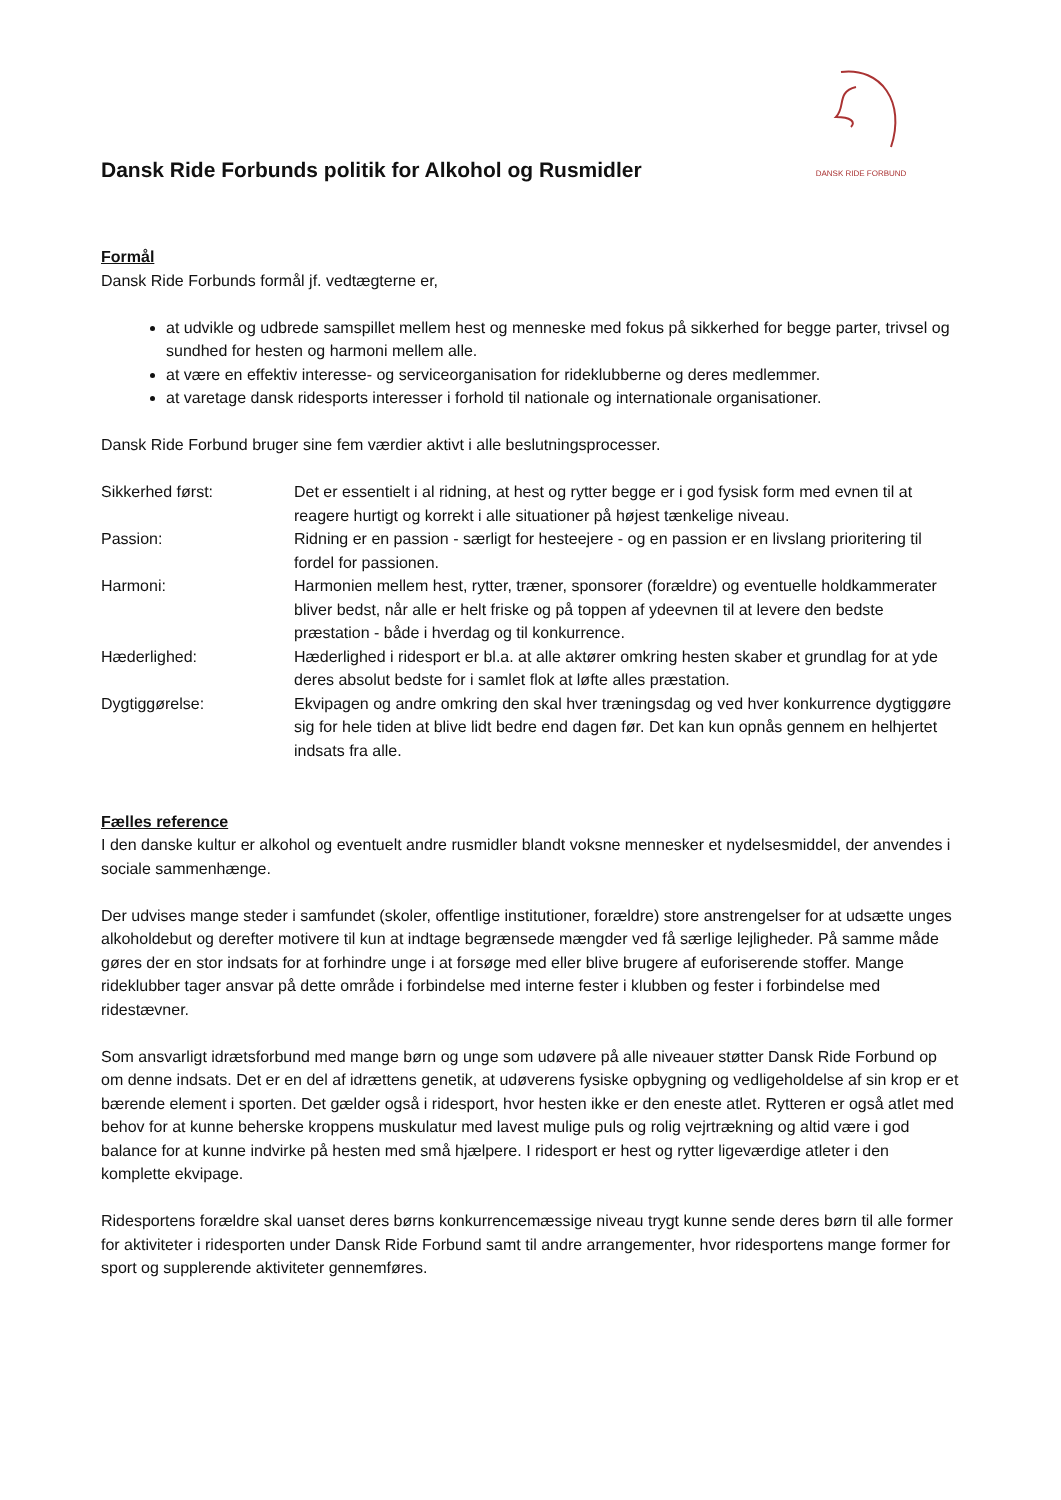Dansk Ride Forbunds politik for Alkohol og Rusmidler
DANSK RIDE FORBUND
Formål
Dansk Ride Forbunds formål jf. vedtægterne er,
at udvikle og udbrede samspillet mellem hest og menneske med fokus på sikkerhed for begge parter, trivsel og sundhed for hesten og harmoni mellem alle.
at være en effektiv interesse- og serviceorganisation for rideklubberne og deres medlemmer.
at varetage dansk ridesports interesser i forhold til nationale og internationale organisationer.
Dansk Ride Forbund bruger sine fem værdier aktivt i alle beslutningsprocesser.
Sikkerhed først:
Det er essentielt i al ridning, at hest og rytter begge er i god fysisk form med evnen til at reagere hurtigt og korrekt i alle situationer på højest tænkelige niveau.
Passion:
Ridning er en passion - særligt for hesteejere - og en passion er en livslang prioritering til fordel for passionen.
Harmoni:
Harmonien mellem hest, rytter, træner, sponsorer (forældre) og eventuelle holdkammerater bliver bedst, når alle er helt friske og på toppen af ydeevnen til at levere den bedste præstation - både i hverdag og til konkurrence.
Hæderlighed:
Hæderlighed i ridesport er bl.a. at alle aktører omkring hesten skaber et grundlag for at yde deres absolut bedste for i samlet flok at løfte alles præstation.
Dygtiggørelse:
Ekvipagen og andre omkring den skal hver træningsdag og ved hver konkurrence dygtiggøre sig for hele tiden at blive lidt bedre end dagen før. Det kan kun opnås gennem en helhjertet indsats fra alle.
Fælles reference
I den danske kultur er alkohol og eventuelt andre rusmidler blandt voksne mennesker et nydelsesmiddel, der anvendes i sociale sammenhænge.
Der udvises mange steder i samfundet (skoler, offentlige institutioner, forældre) store anstrengelser for at udsætte unges alkoholdebut og derefter motivere til kun at indtage begrænsede mængder ved få særlige lejligheder. På samme måde gøres der en stor indsats for at forhindre unge i at forsøge med eller blive brugere af euforiserende stoffer. Mange rideklubber tager ansvar på dette område i forbindelse med interne fester i klubben og fester i forbindelse med ridestævner.
Som ansvarligt idrætsforbund med mange børn og unge som udøvere på alle niveauer støtter Dansk Ride Forbund op om denne indsats. Det er en del af idrættens genetik, at udøverens fysiske opbygning og vedligeholdelse af sin krop er et bærende element i sporten. Det gælder også i ridesport, hvor hesten ikke er den eneste atlet. Rytteren er også atlet med behov for at kunne beherske kroppens muskulatur med lavest mulige puls og rolig vejrtrækning og altid være i god balance for at kunne indvirke på hesten med små hjælpere. I ridesport er hest og rytter ligeværdige atleter i den komplette ekvipage.
Ridesportens forældre skal uanset deres børns konkurrencemæssige niveau trygt kunne sende deres børn til alle former for aktiviteter i ridesporten under Dansk Ride Forbund samt til andre arrangementer, hvor ridesportens mange former for sport og supplerende aktiviteter gennemføres.